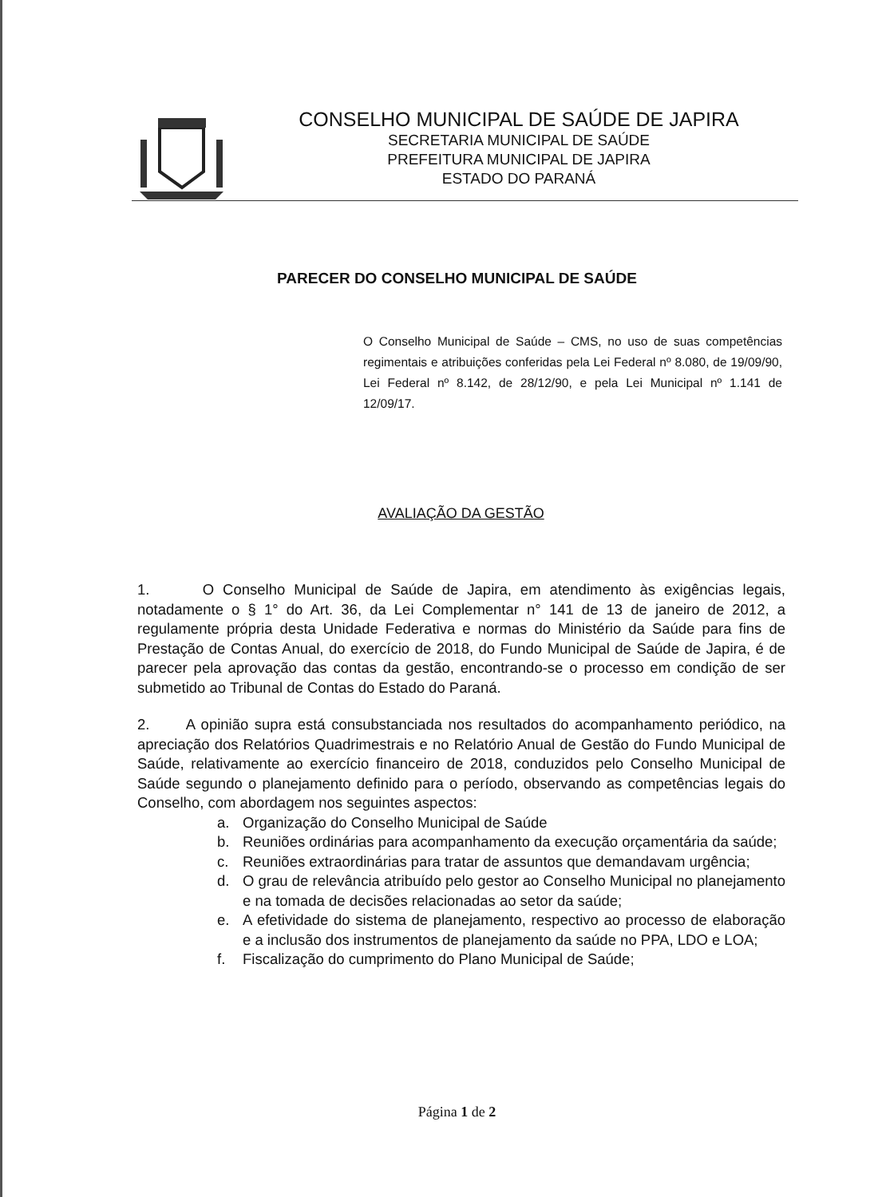CONSELHO MUNICIPAL DE SAÚDE DE JAPIRA
SECRETARIA MUNICIPAL DE SAÚDE
PREFEITURA MUNICIPAL DE JAPIRA
ESTADO DO PARANÁ
PARECER DO CONSELHO MUNICIPAL DE SAÚDE
O Conselho Municipal de Saúde – CMS, no uso de suas competências regimentais e atribuições conferidas pela Lei Federal nº 8.080, de 19/09/90, Lei Federal nº 8.142, de 28/12/90, e pela Lei Municipal nº 1.141 de 12/09/17.
AVALIAÇÃO DA GESTÃO
1. O Conselho Municipal de Saúde de Japira, em atendimento às exigências legais, notadamente o § 1° do Art. 36, da Lei Complementar n° 141 de 13 de janeiro de 2012, a regulamente própria desta Unidade Federativa e normas do Ministério da Saúde para fins de Prestação de Contas Anual, do exercício de 2018, do Fundo Municipal de Saúde de Japira, é de parecer pela aprovação das contas da gestão, encontrando-se o processo em condição de ser submetido ao Tribunal de Contas do Estado do Paraná.
2. A opinião supra está consubstanciada nos resultados do acompanhamento periódico, na apreciação dos Relatórios Quadrimestrais e no Relatório Anual de Gestão do Fundo Municipal de Saúde, relativamente ao exercício financeiro de 2018, conduzidos pelo Conselho Municipal de Saúde segundo o planejamento definido para o período, observando as competências legais do Conselho, com abordagem nos seguintes aspectos:
a. Organização do Conselho Municipal de Saúde
b. Reuniões ordinárias para acompanhamento da execução orçamentária da saúde;
c. Reuniões extraordinárias para tratar de assuntos que demandavam urgência;
d. O grau de relevância atribuído pelo gestor ao Conselho Municipal no planejamento e na tomada de decisões relacionadas ao setor da saúde;
e. A efetividade do sistema de planejamento, respectivo ao processo de elaboração e a inclusão dos instrumentos de planejamento da saúde no PPA, LDO e LOA;
f. Fiscalização do cumprimento do Plano Municipal de Saúde;
Página 1 de 2